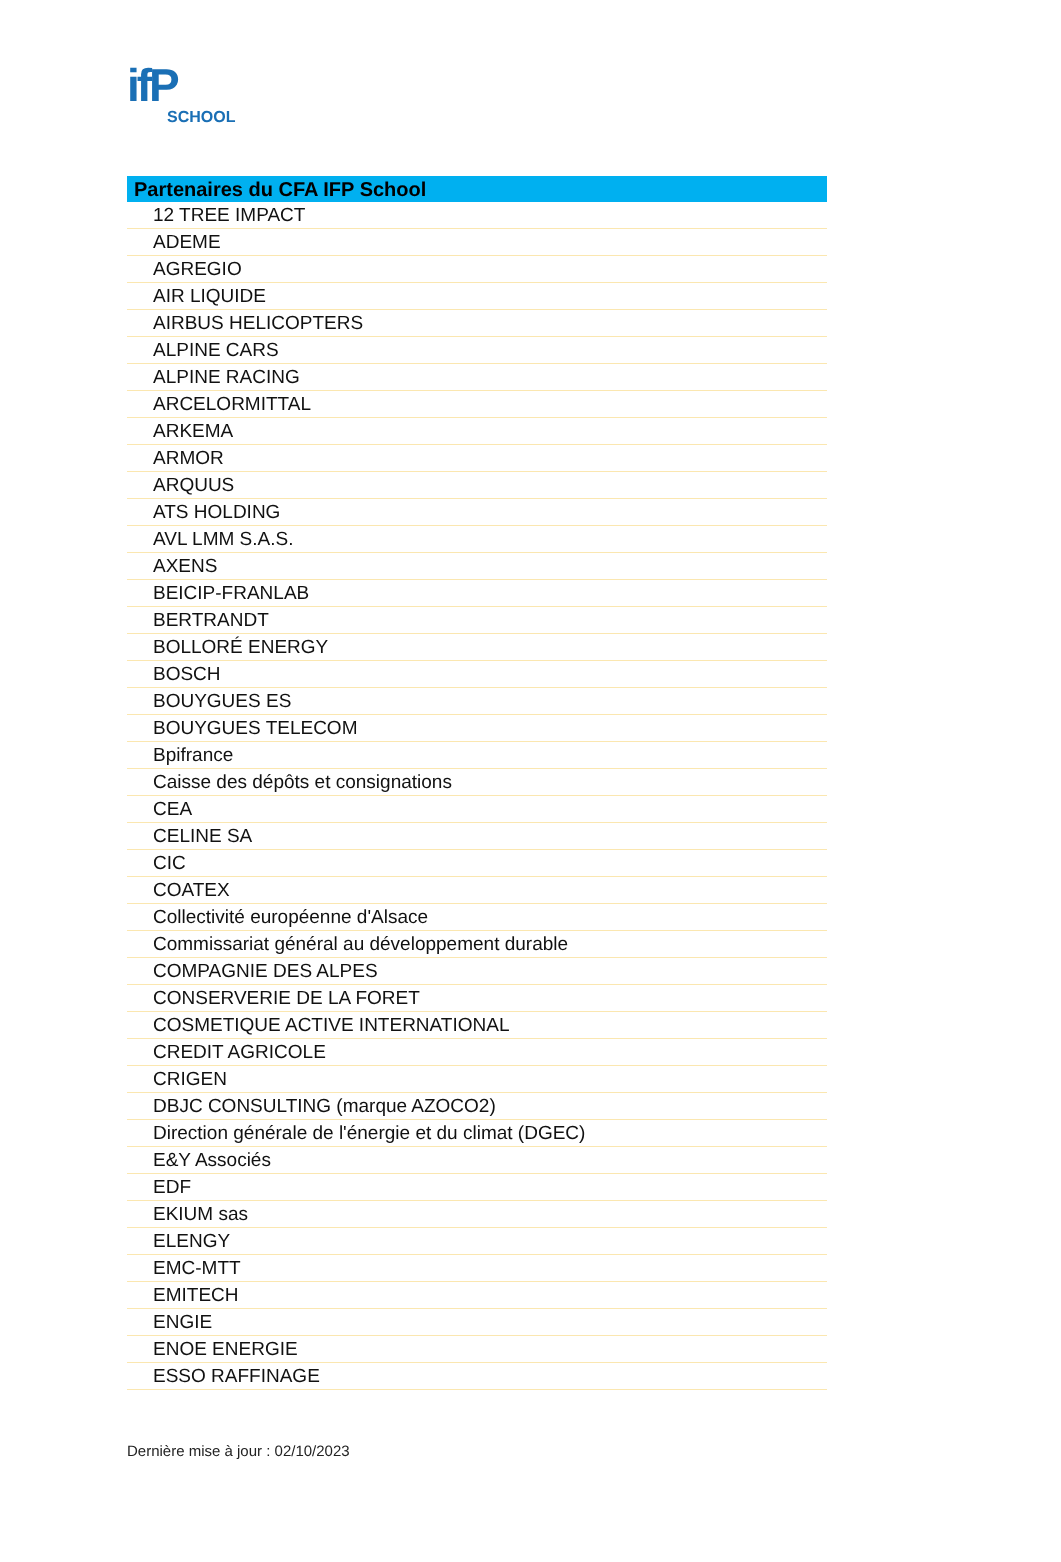ifP
SCHOOL
| Partenaires du CFA IFP School |
| --- |
| 12 TREE IMPACT |
| ADEME |
| AGREGIO |
| AIR LIQUIDE |
| AIRBUS HELICOPTERS |
| ALPINE CARS |
| ALPINE RACING |
| ARCELORMITTAL |
| ARKEMA |
| ARMOR |
| ARQUUS |
| ATS HOLDING |
| AVL LMM S.A.S. |
| AXENS |
| BEICIP-FRANLAB |
| BERTRANDT |
| BOLLORÉ ENERGY |
| BOSCH |
| BOUYGUES ES |
| BOUYGUES TELECOM |
| Bpifrance |
| Caisse des dépôts et consignations |
| CEA |
| CELINE SA |
| CIC |
| COATEX |
| Collectivité européenne d'Alsace |
| Commissariat général au développement durable |
| COMPAGNIE DES ALPES |
| CONSERVERIE DE LA FORET |
| COSMETIQUE ACTIVE INTERNATIONAL |
| CREDIT AGRICOLE |
| CRIGEN |
| DBJC CONSULTING (marque AZOCO2) |
| Direction générale de l'énergie et du climat (DGEC) |
| E&Y Associés |
| EDF |
| EKIUM sas |
| ELENGY |
| EMC-MTT |
| EMITECH |
| ENGIE |
| ENOE ENERGIE |
| ESSO RAFFINAGE |
Dernière mise à jour : 02/10/2023